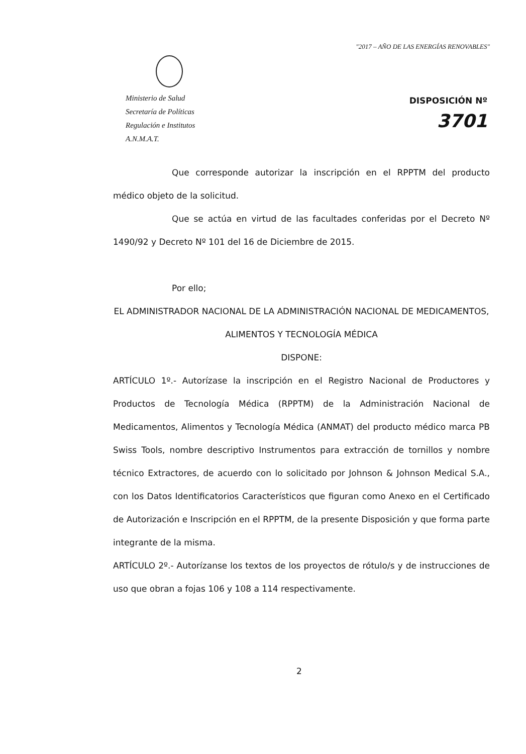"2017 – AÑO DE LAS ENERGÍAS RENOVABLES"
Ministerio de Salud
Secretaría de Políticas
Regulación e Institutos
A.N.M.A.T.
DISPOSICIÓN Nº
3701
Que corresponde autorizar la inscripción en el RPPTM del producto médico objeto de la solicitud.
Que se actúa en virtud de las facultades conferidas por el Decreto Nº 1490/92 y Decreto Nº 101 del 16 de Diciembre de 2015.
Por ello;
EL ADMINISTRADOR NACIONAL DE LA ADMINISTRACIÓN NACIONAL DE MEDICAMENTOS, ALIMENTOS Y TECNOLOGÍA MÉDICA
DISPONE:
ARTÍCULO 1º.- Autorízase la inscripción en el Registro Nacional de Productores y Productos de Tecnología Médica (RPPTM) de la Administración Nacional de Medicamentos, Alimentos y Tecnología Médica (ANMAT) del producto médico marca PB Swiss Tools, nombre descriptivo Instrumentos para extracción de tornillos y nombre técnico Extractores, de acuerdo con lo solicitado por Johnson & Johnson Medical S.A., con los Datos Identificatorios Característicos que figuran como Anexo en el Certificado de Autorización e Inscripción en el RPPTM, de la presente Disposición y que forma parte integrante de la misma.
ARTÍCULO 2º.- Autorízanse los textos de los proyectos de rótulo/s y de instrucciones de uso que obran a fojas 106 y 108 a 114 respectivamente.
2